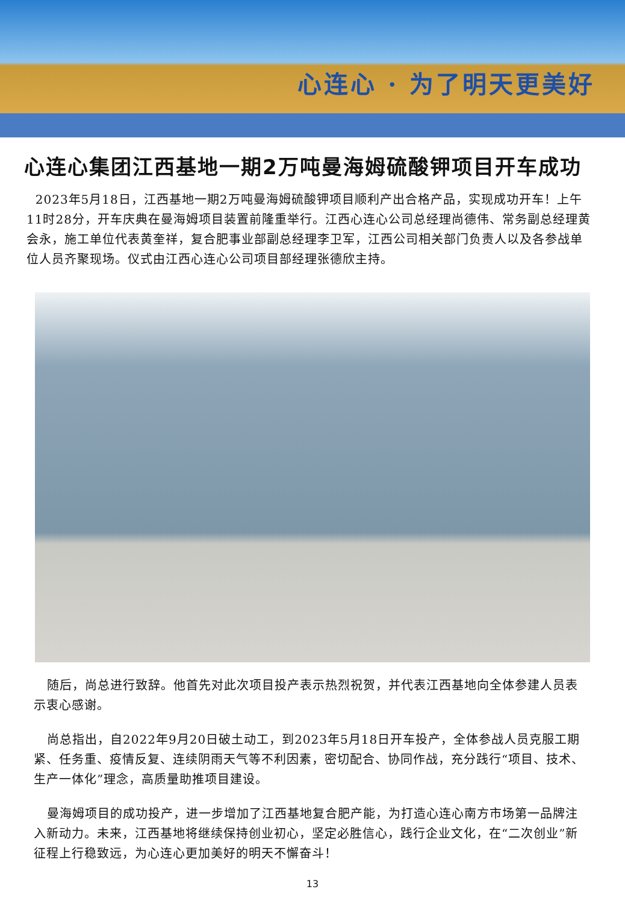心连心 · 为了明天更美好
心连心集团江西基地一期2万吨曼海姆硫酸钾项目开车成功
2023年5月18日，江西基地一期2万吨曼海姆硫酸钾项目顺利产出合格产品，实现成功开车！上午11时28分，开车庆典在曼海姆项目装置前隆重举行。江西心连心公司总经理尚德伟、常务副总经理黄会永，施工单位代表黄奎祥，复合肥事业部副总经理李卫军，江西公司相关部门负责人以及各参战单位人员齐聚现场。仪式由江西心连心公司项目部经理张德欣主持。
随后，尚总进行致辞。他首先对此次项目投产表示热烈祝贺，并代表江西基地向全体参建人员表示衷心感谢。
尚总指出，自2022年9月20日破土动工，到2023年5月18日开车投产，全体参战人员克服工期紧、任务重、疫情反复、连续阴雨天气等不利因素，密切配合、协同作战，充分践行“项目、技术、生产一体化”理念，高质量助推项目建设。
曼海姆项目的成功投产，进一步增加了江西基地复合肥产能，为打造心连心南方市场第一品牌注入新动力。未来，江西基地将继续保持创业初心，坚定必胜信心，践行企业文化，在“二次创业”新征程上行稳致远，为心连心更加美好的明天不懈奋斗！
13